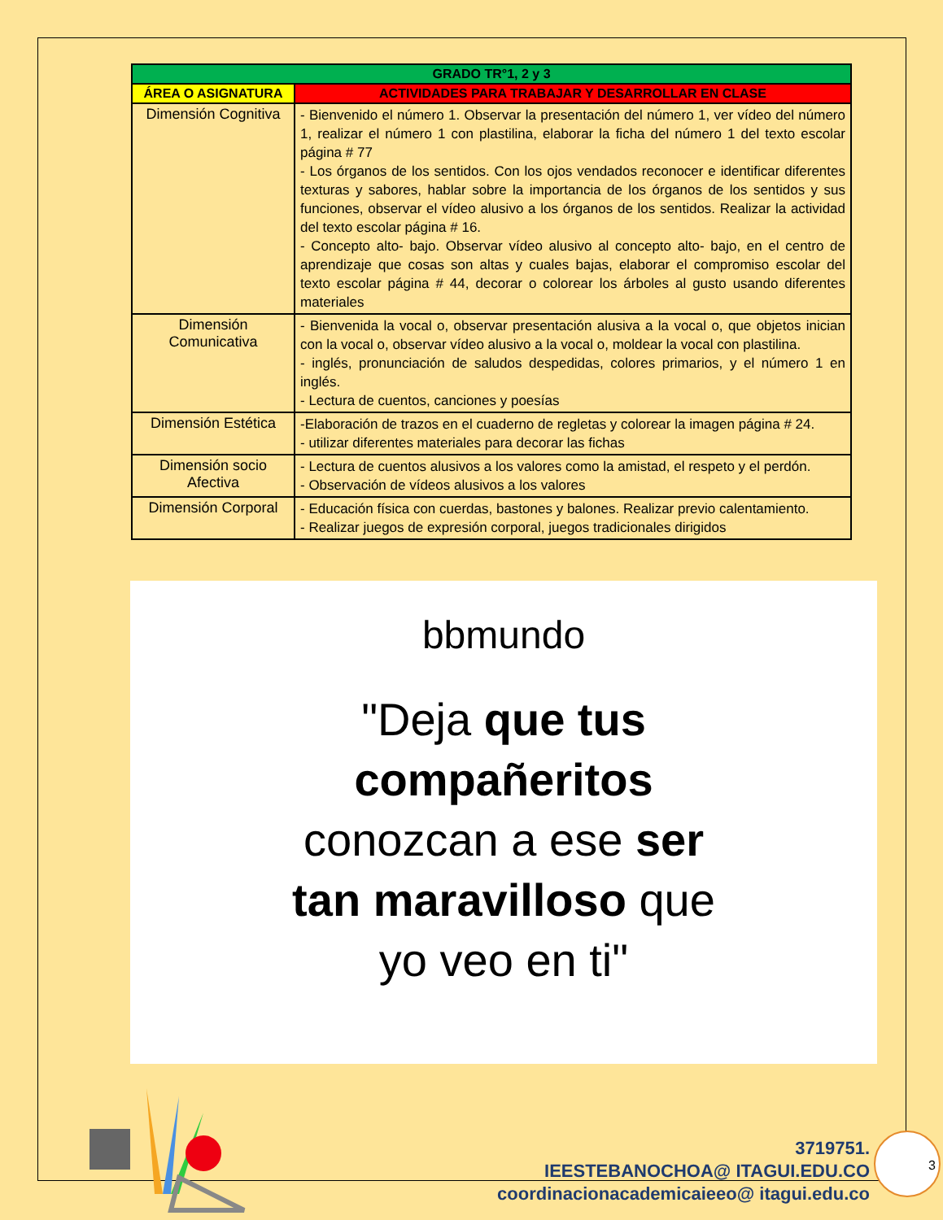| GRADO TR°1, 2 y 3 | |
| --- | --- |
| ÁREA O ASIGNATURA | ACTIVIDADES PARA TRABAJAR Y DESARROLLAR EN CLASE |
| Dimensión Cognitiva | - Bienvenido el número 1. Observar la presentación del número 1, ver vídeo del número 1, realizar el número 1 con plastilina, elaborar la ficha del número 1 del texto escolar página # 77 - Los órganos de los sentidos. Con los ojos vendados reconocer e identificar diferentes texturas y sabores, hablar sobre la importancia de los órganos de los sentidos y sus funciones, observar el vídeo alusivo a los órganos de los sentidos. Realizar la actividad del texto escolar página # 16. - Concepto alto- bajo. Observar vídeo alusivo al concepto alto- bajo, en el centro de aprendizaje que cosas son altas y cuales bajas, elaborar el compromiso escolar del texto escolar página # 44, decorar o colorear los árboles al gusto usando diferentes materiales |
| Dimensión Comunicativa | - Bienvenida la vocal o, observar presentación alusiva a la vocal o, que objetos inician con la vocal o, observar vídeo alusivo a la vocal o, moldear la vocal con plastilina. - inglés, pronunciación de saludos despedidas, colores primarios, y el número 1 en inglés. - Lectura de cuentos, canciones y poesías |
| Dimensión Estética | -Elaboración de trazos en el cuaderno de regletas y colorear la imagen página # 24. - utilizar diferentes materiales para decorar las fichas |
| Dimensión socio Afectiva | - Lectura de cuentos alusivos a los valores como la amistad, el respeto y el perdón. - Observación de vídeos alusivos a los valores |
| Dimensión Corporal | - Educación física con cuerdas, bastones y balones. Realizar previo calentamiento. - Realizar juegos de expresión corporal, juegos tradicionales dirigidos |
bbmundo
"Deja que tus
compañeritos
conozcan a ese ser
tan maravilloso que
yo veo en ti"
3719751.
IEESTEBANOCHOA@ ITAGUI.EDU.CO
coordinacionacademicaieeo@ itagui.edu.co
3